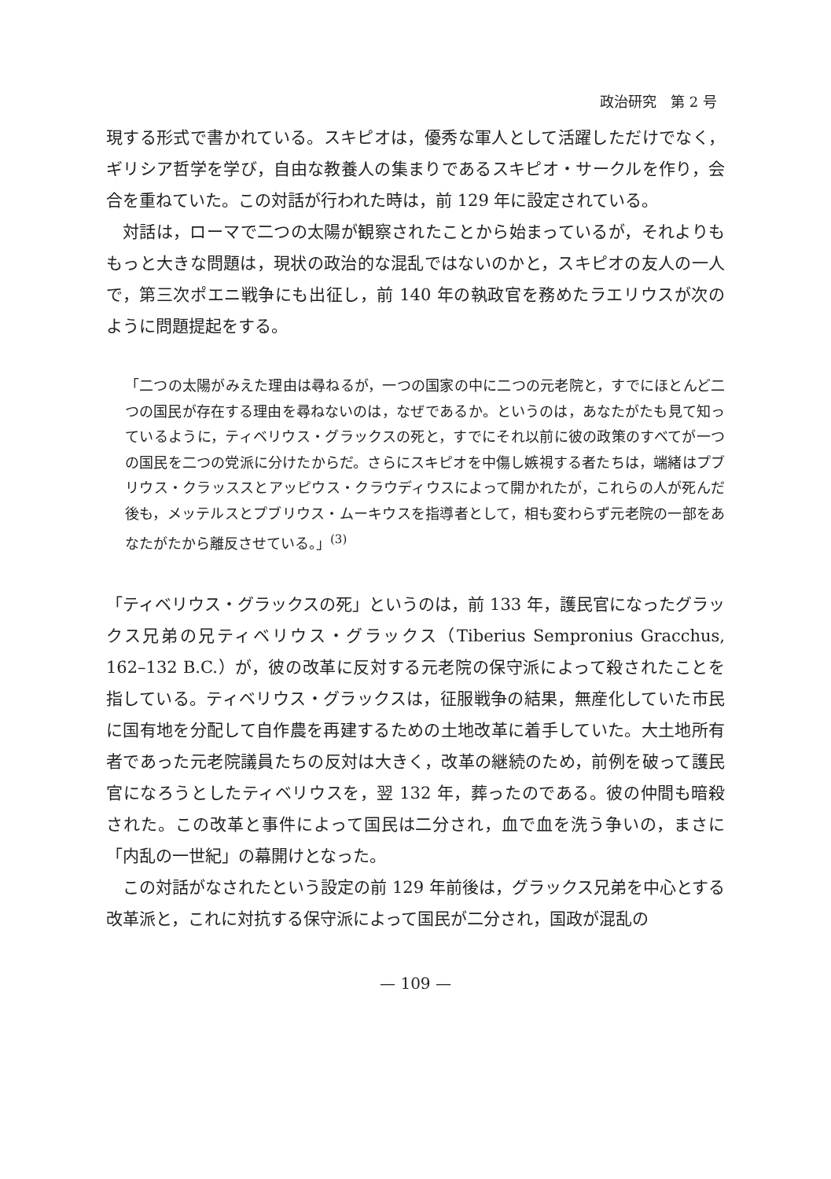政治研究　第 2 号
現する形式で書かれている。スキピオは，優秀な軍人として活躍しただけでなく，ギリシア哲学を学び，自由な教養人の集まりであるスキピオ・サークルを作り，会合を重ねていた。この対話が行われた時は，前 129 年に設定されている。
対話は，ローマで二つの太陽が観察されたことから始まっているが，それよりももっと大きな問題は，現状の政治的な混乱ではないのかと，スキピオの友人の一人で，第三次ポエニ戦争にも出征し，前 140 年の執政官を務めたラエリウスが次のように問題提起をする。
「二つの太陽がみえた理由は尋ねるが，一つの国家の中に二つの元老院と，すでにほとんど二つの国民が存在する理由を尋ねないのは，なぜであるか。というのは，あなたがたも見て知っているように，ティベリウス・グラックスの死と，すでにそれ以前に彼の政策のすべてが一つの国民を二つの党派に分けたからだ。さらにスキピオを中傷し嫉視する者たちは，端緒はプブリウス・クラッススとアッピウス・クラウディウスによって開かれたが，これらの人が死んだ後も，メッテルスとプブリウス・ムーキウスを指導者として，相も変わらず元老院の一部をあなたがたから離反させている。」<sup>(3)</sup>
「ティベリウス・グラックスの死」というのは，前 133 年，護民官になったグラックス兄弟の兄ティベリウス・グラックス（Tiberius Sempronius Gracchus, 162–132 B.C.）が，彼の改革に反対する元老院の保守派によって殺されたことを指している。ティベリウス・グラックスは，征服戦争の結果，無産化していた市民に国有地を分配して自作農を再建するための土地改革に着手していた。大土地所有者であった元老院議員たちの反対は大きく，改革の継続のため，前例を破って護民官になろうとしたティベリウスを，翌 132 年，葬ったのである。彼の仲間も暗殺された。この改革と事件によって国民は二分され，血で血を洗う争いの，まさに「内乱の一世紀」の幕開けとなった。
この対話がなされたという設定の前 129 年前後は，グラックス兄弟を中心とする改革派と，これに対抗する保守派によって国民が二分され，国政が混乱の
— 109 —